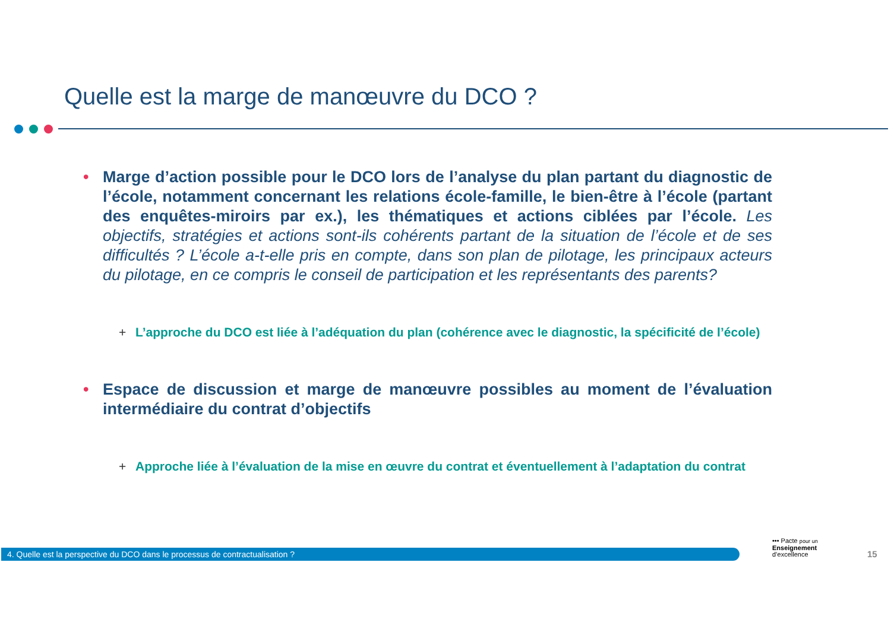Quelle est la marge de manœuvre du DCO ?
• Marge d’action possible pour le DCO lors de l’analyse du plan partant du diagnostic de l’école, notamment concernant les relations école-famille, le bien-être à l’école (partant des enquêtes-miroirs par ex.), les thématiques et actions ciblées par l’école. Les objectifs, stratégies et actions sont-ils cohérents partant de la situation de l’école et de ses difficultés ? L’école a-t-elle pris en compte, dans son plan de pilotage, les principaux acteurs du pilotage, en ce compris le conseil de participation et les représentants des parents?
+ L’approche du DCO est liée à l’adéquation du plan (cohérence avec le diagnostic, la spécificité de l’école)
• Espace de discussion et marge de manœuvre possibles au moment de l’évaluation intermédiaire du contrat d’objectifs
+ Approche liée à l’évaluation de la mise en œuvre du contrat et éventuellement à l’adaptation du contrat
4. Quelle est la perspective du DCO dans le processus de contractualisation ?
••• Pacte pour un
Enseignement
d’excellence
15